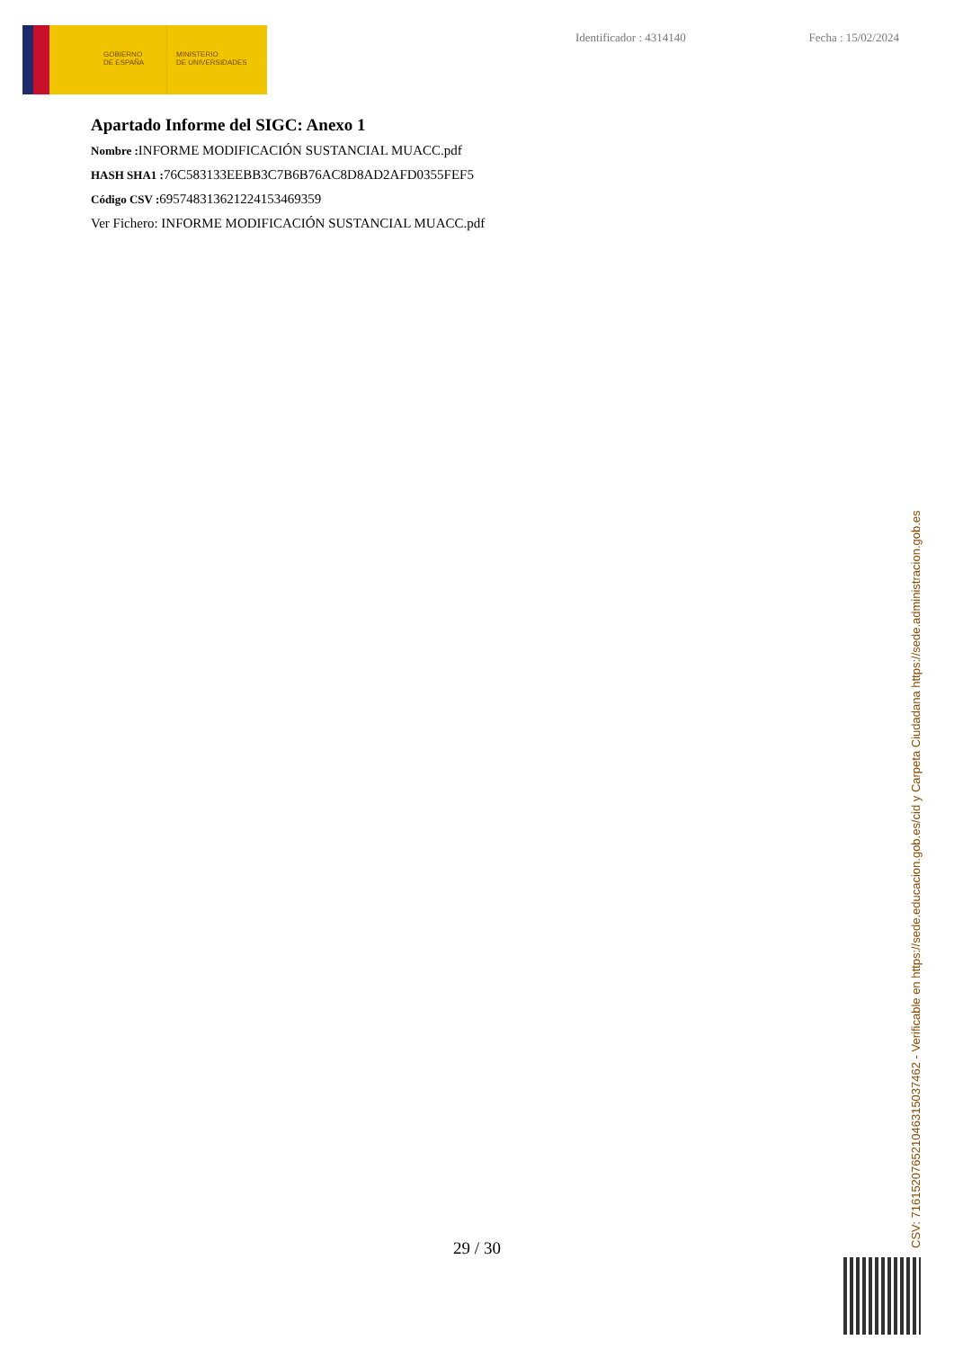GOBIERNO
DE ESPAÑA
MINISTERIO
DE UNIVERSIDADES
Identificador : 4314140 Fecha : 15/02/2024
Apartado Informe del SIGC: Anexo 1
Nombre : INFORME MODIFICACIÓN SUSTANCIAL MUACC.pdf
HASH SHA1 : 76C583133EEBB3C7B6B76AC8D8AD2AFD0355FEF5
Código CSV : 695748313621224153469359
Ver Fichero: INFORME MODIFICACIÓN SUSTANCIAL MUACC.pdf
29 / 30 CSV: 716152076521046315037462 - Verificable en https://sede.educacion.gob.es/cid y Carpeta Ciudadana https://sede.administracion.gob.es